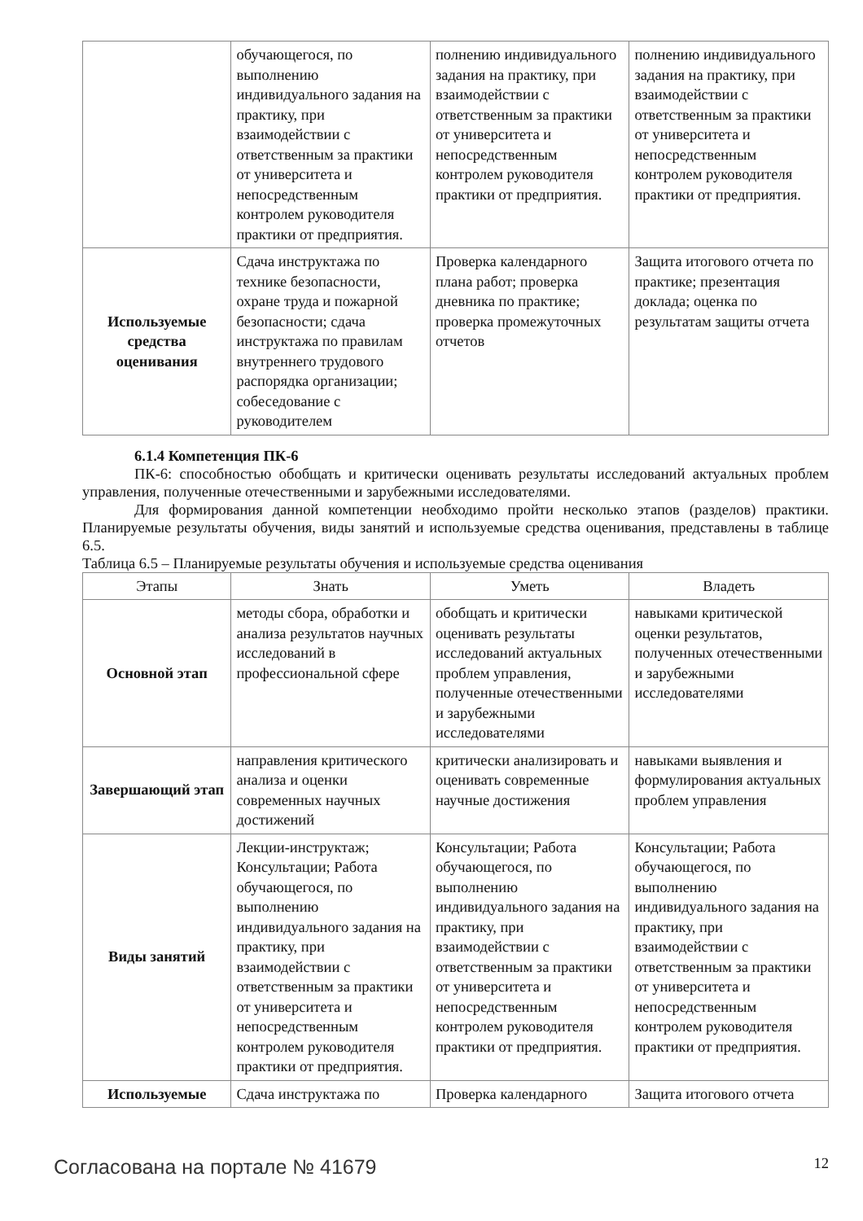| | обучающегося, по выполнению индивидуального задания на практику, при взаимодействии с ответственным за практики от университета и непосредственным контролем руководителя практики от предприятия. | полнению индивидуального задания на практику, при взаимодействии с ответственным за практики от университета и непосредственным контролем руководителя практики от предприятия. | полнению индивидуального задания на практику, при взаимодействии с ответственным за практики от университета и непосредственным контролем руководителя практики от предприятия. |
| Используемые средства оценивания | Сдача инструктажа по технике безопасности, охране труда и пожарной безопасности; сдача инструктажа по правилам внутреннего трудового распорядка организации; собеседование с руководителем | Проверка календарного плана работ; проверка дневника по практике; проверка промежуточных отчетов | Защита итогового отчета по практике; презентация доклада; оценка по результатам защиты отчета |
6.1.4 Компетенция ПК-6
ПК-6: способностью обобщать и критически оценивать результаты исследований актуальных проблем управления, полученные отечественными и зарубежными исследователями.
Для формирования данной компетенции необходимо пройти несколько этапов (разделов) практики. Планируемые результаты обучения, виды занятий и используемые средства оценивания, представлены в таблице 6.5.
Таблица 6.5 – Планируемые результаты обучения и используемые средства оценивания
| Этапы | Знать | Уметь | Владеть |
| --- | --- | --- | --- |
| Основной этап | методы сбора, обработки и анализа результатов научных исследований в профессиональной сфере | обобщать и критически оценивать результаты исследований актуальных проблем управления, полученные отечественными и зарубежными исследователями | навыками критической оценки результатов, полученных отечественными и зарубежными исследователями |
| Завершающий этап | направления критического анализа и оценки современных научных достижений | критически анализировать и оценивать современные научные достижения | навыками выявления и формулирования актуальных проблем управления |
| Виды занятий | Лекции-инструктаж; Консультации; Работа обучающегося, по выполнению индивидуального задания на практику, при взаимодействии с ответственным за практики от университета и непосредственным контролем руководителя практики от предприятия. | Консультации; Работа обучающегося, по выполнению индивидуального задания на практику, при взаимодействии с ответственным за практики от университета и непосредственным контролем руководителя практики от предприятия. | Консультации; Работа обучающегося, по выполнению индивидуального задания на практику, при взаимодействии с ответственным за практики от университета и непосредственным контролем руководителя практики от предприятия. |
| Используемые | Сдача инструктажа по | Проверка календарного | Защита итогового отчета |
Согласована на портале № 41679 12